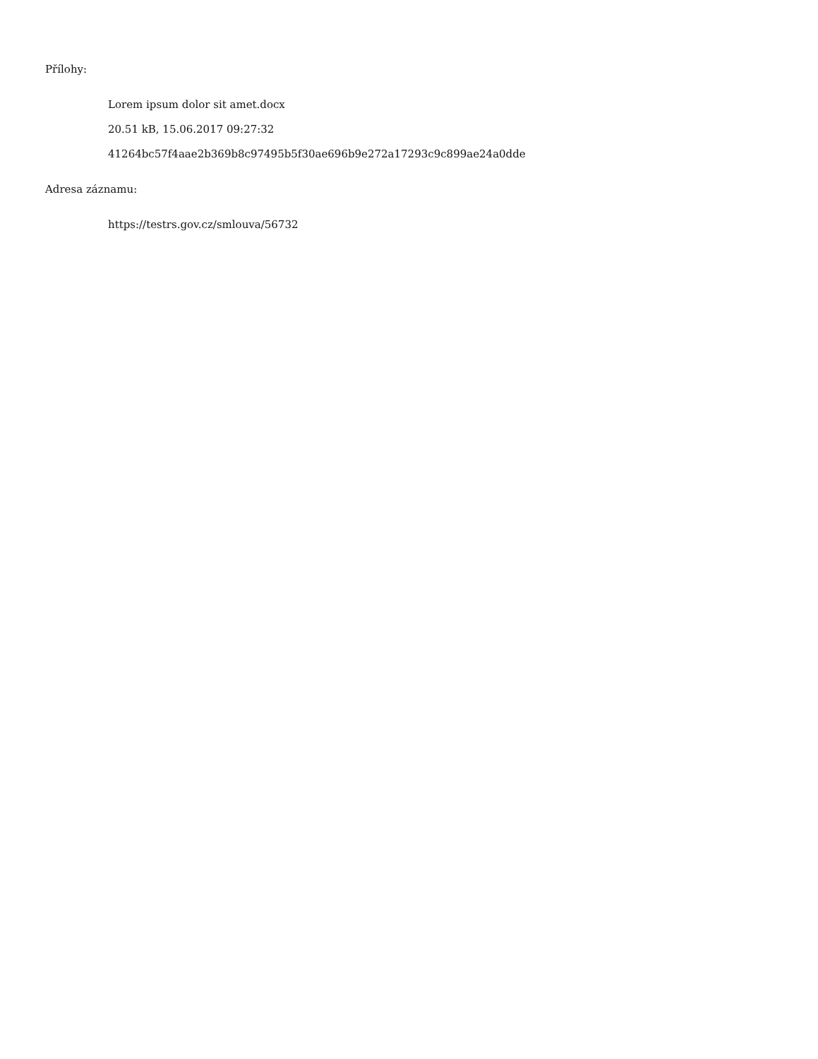Přílohy:
Lorem ipsum dolor sit amet.docx
20.51 kB, 15.06.2017 09:27:32
41264bc57f4aae2b369b8c97495b5f30ae696b9e272a17293c9c899ae24a0dde
Adresa záznamu:
https://testrs.gov.cz/smlouva/56732